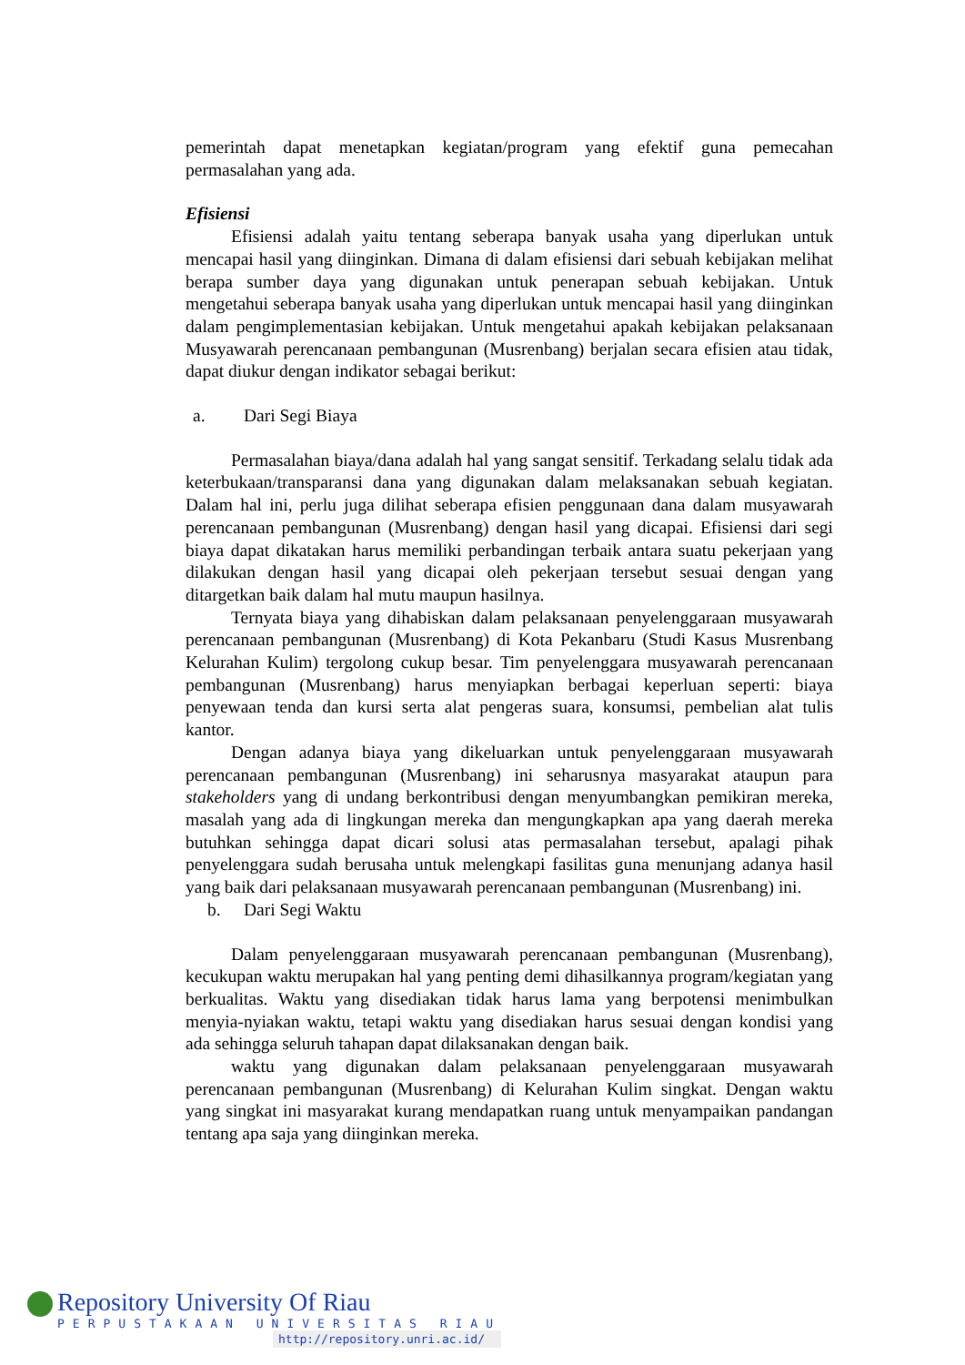pemerintah dapat menetapkan kegiatan/program yang efektif guna pemecahan permasalahan yang ada.
Efisiensi
Efisiensi adalah yaitu tentang seberapa banyak usaha yang diperlukan untuk mencapai hasil yang diinginkan. Dimana di dalam efisiensi dari sebuah kebijakan melihat berapa sumber daya yang digunakan untuk penerapan sebuah kebijakan. Untuk mengetahui seberapa banyak usaha yang diperlukan untuk mencapai hasil yang diinginkan dalam pengimplementasian kebijakan. Untuk mengetahui apakah kebijakan pelaksanaan Musyawarah perencanaan pembangunan (Musrenbang) berjalan secara efisien atau tidak, dapat diukur dengan indikator sebagai berikut:
a. Dari Segi Biaya
Permasalahan biaya/dana adalah hal yang sangat sensitif. Terkadang selalu tidak ada keterbukaan/transparansi dana yang digunakan dalam melaksanakan sebuah kegiatan. Dalam hal ini, perlu juga dilihat seberapa efisien penggunaan dana dalam musyawarah perencanaan pembangunan (Musrenbang) dengan hasil yang dicapai. Efisiensi dari segi biaya dapat dikatakan harus memiliki perbandingan terbaik antara suatu pekerjaan yang dilakukan dengan hasil yang dicapai oleh pekerjaan tersebut sesuai dengan yang ditargetkan baik dalam hal mutu maupun hasilnya.
Ternyata biaya yang dihabiskan dalam pelaksanaan penyelenggaraan musyawarah perencanaan pembangunan (Musrenbang) di Kota Pekanbaru (Studi Kasus Musrenbang Kelurahan Kulim) tergolong cukup besar. Tim penyelenggara musyawarah perencanaan pembangunan (Musrenbang) harus menyiapkan berbagai keperluan seperti: biaya penyewaan tenda dan kursi serta alat pengeras suara, konsumsi, pembelian alat tulis kantor.
Dengan adanya biaya yang dikeluarkan untuk penyelenggaraan musyawarah perencanaan pembangunan (Musrenbang) ini seharusnya masyarakat ataupun para stakeholders yang di undang berkontribusi dengan menyumbangkan pemikiran mereka, masalah yang ada di lingkungan mereka dan mengungkapkan apa yang daerah mereka butuhkan sehingga dapat dicari solusi atas permasalahan tersebut, apalagi pihak penyelenggara sudah berusaha untuk melengkapi fasilitas guna menunjang adanya hasil yang baik dari pelaksanaan musyawarah perencanaan pembangunan (Musrenbang) ini.
b. Dari Segi Waktu
Dalam penyelenggaraan musyawarah perencanaan pembangunan (Musrenbang), kecukupan waktu merupakan hal yang penting demi dihasilkannya program/kegiatan yang berkualitas. Waktu yang disediakan tidak harus lama yang berpotensi menimbulkan menyia-nyiakan waktu, tetapi waktu yang disediakan harus sesuai dengan kondisi yang ada sehingga seluruh tahapan dapat dilaksanakan dengan baik.
waktu yang digunakan dalam pelaksanaan penyelenggaraan musyawarah perencanaan pembangunan (Musrenbang) di Kelurahan Kulim singkat. Dengan waktu yang singkat ini masyarakat kurang mendapatkan ruang untuk menyampaikan pandangan tentang apa saja yang diinginkan mereka.
Repository University Of Riau
PERPUSTAKAAN UNIVERSITAS RIAU
http://repository.unri.ac.id/